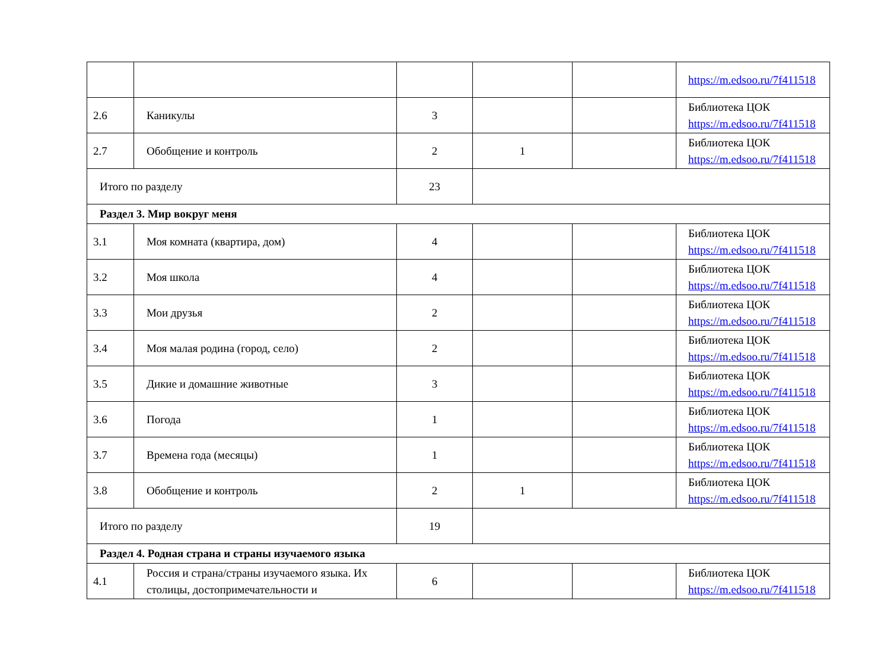| | | | | | https://m.edsoo.ru/7f411518 |
| 2.6 | Каникулы | 3 | | | Библиотека ЦОК https://m.edsoo.ru/7f411518 |
| 2.7 | Обобщение и контроль | 2 | 1 | | Библиотека ЦОК https://m.edsoo.ru/7f411518 |
| Итого по разделу | | 23 | | | |
| Раздел 3. Мир вокруг меня | | | | | |
| 3.1 | Моя комната (квартира, дом) | 4 | | | Библиотека ЦОК https://m.edsoo.ru/7f411518 |
| 3.2 | Моя школа | 4 | | | Библиотека ЦОК https://m.edsoo.ru/7f411518 |
| 3.3 | Мои друзья | 2 | | | Библиотека ЦОК https://m.edsoo.ru/7f411518 |
| 3.4 | Моя малая родина (город, село) | 2 | | | Библиотека ЦОК https://m.edsoo.ru/7f411518 |
| 3.5 | Дикие и домашние животные | 3 | | | Библиотека ЦОК https://m.edsoo.ru/7f411518 |
| 3.6 | Погода | 1 | | | Библиотека ЦОК https://m.edsoo.ru/7f411518 |
| 3.7 | Времена года (месяцы) | 1 | | | Библиотека ЦОК https://m.edsoo.ru/7f411518 |
| 3.8 | Обобщение и контроль | 2 | 1 | | Библиотека ЦОК https://m.edsoo.ru/7f411518 |
| Итого по разделу | | 19 | | | |
| Раздел 4. Родная страна и страны изучаемого языка | | | | | |
| 4.1 | Россия и страна/страны изучаемого языка. Их столицы, достопримечательности и | 6 | | | Библиотека ЦОК https://m.edsoo.ru/7f411518 |